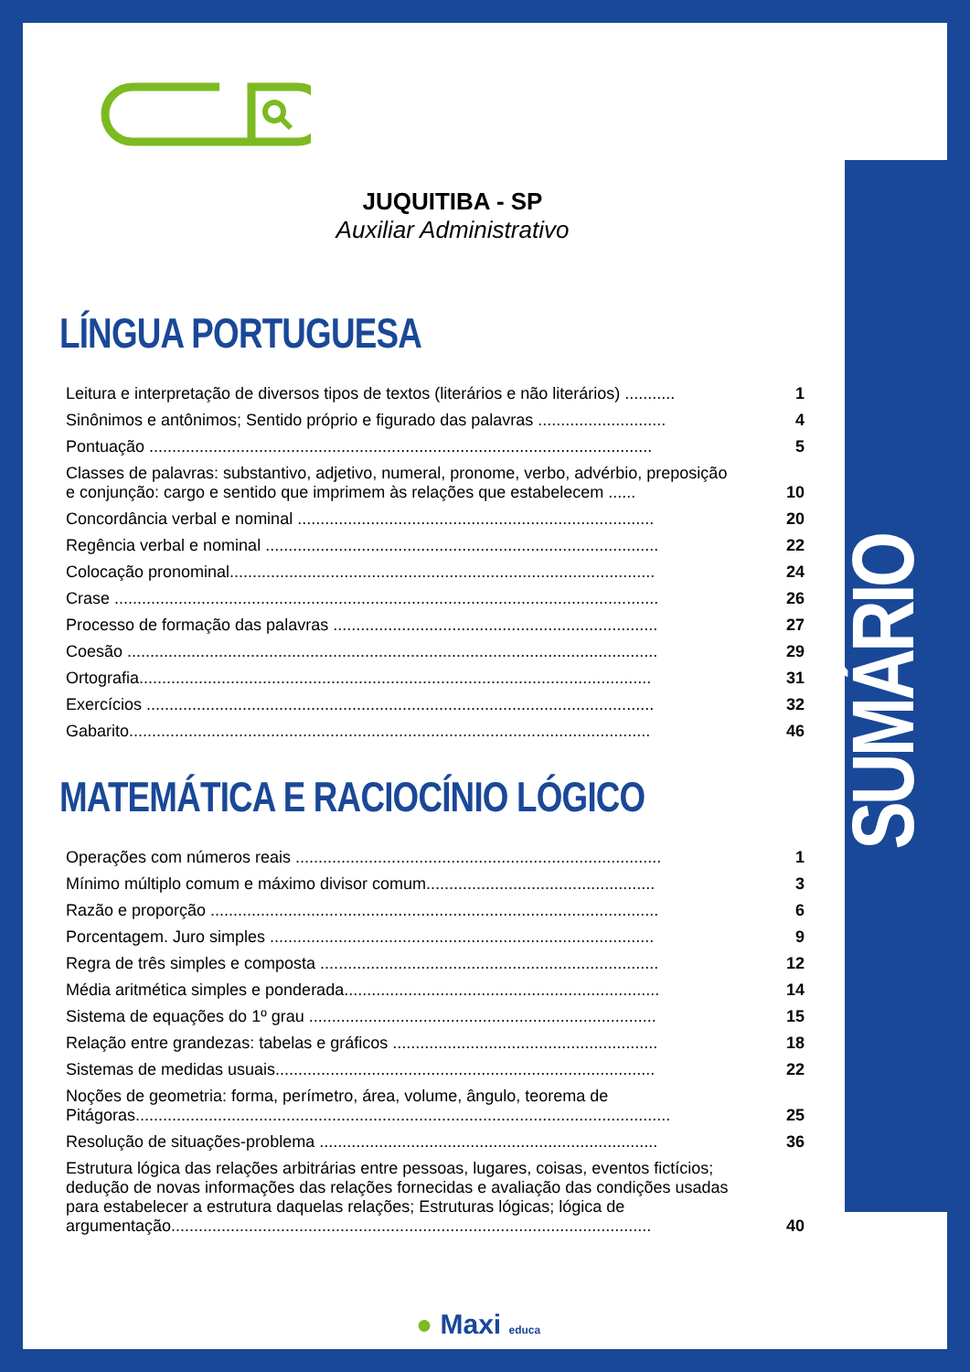SUMÁRIO
JUQUITIBA - SP
Auxiliar Administrativo
LÍNGUA PORTUGUESA
| Leitura e interpretação de diversos tipos de textos (literários e não literários) ........... | 1 |
| Sinônimos e antônimos; Sentido próprio e figurado das palavras ............................ | 4 |
| Pontuação .............................................................................................................. | 5 |
| Classes de palavras: substantivo, adjetivo, numeral, pronome, verbo, advérbio, preposição e conjunção: cargo e sentido que imprimem às relações que estabelecem ...... | 10 |
| Concordância verbal e nominal .............................................................................. | 20 |
| Regência verbal e nominal ...................................................................................... | 22 |
| Colocação pronominal............................................................................................. | 24 |
| Crase ....................................................................................................................... | 26 |
| Processo de formação das palavras ....................................................................... | 27 |
| Coesão .................................................................................................................... | 29 |
| Ortografia................................................................................................................ | 31 |
| Exercícios ............................................................................................................... | 32 |
| Gabarito.................................................................................................................. | 46 |
MATEMÁTICA E RACIOCÍNIO LÓGICO
| Operações com números reais ................................................................................ | 1 |
| Mínimo múltiplo comum e máximo divisor comum.................................................. | 3 |
| Razão e proporção .................................................................................................. | 6 |
| Porcentagem. Juro simples .................................................................................... | 9 |
| Regra de três simples e composta .......................................................................... | 12 |
| Média aritmética simples e ponderada..................................................................... | 14 |
| Sistema de equações do 1º grau ............................................................................ | 15 |
| Relação entre grandezas: tabelas e gráficos .......................................................... | 18 |
| Sistemas de medidas usuais................................................................................... | 22 |
| Noções de geometria: forma, perímetro, área, volume, ângulo, teorema de Pitágoras..................................................................................................................... | 25 |
| Resolução de situações-problema .......................................................................... | 36 |
| Estrutura lógica das relações arbitrárias entre pessoas, lugares, coisas, eventos fictícios; dedução de novas informações das relações fornecidas e avaliação das condições usadas para estabelecer a estrutura daquelas relações; Estruturas lógicas; lógica de argumentação......................................................................................................... | 40 |
● Maxi educa